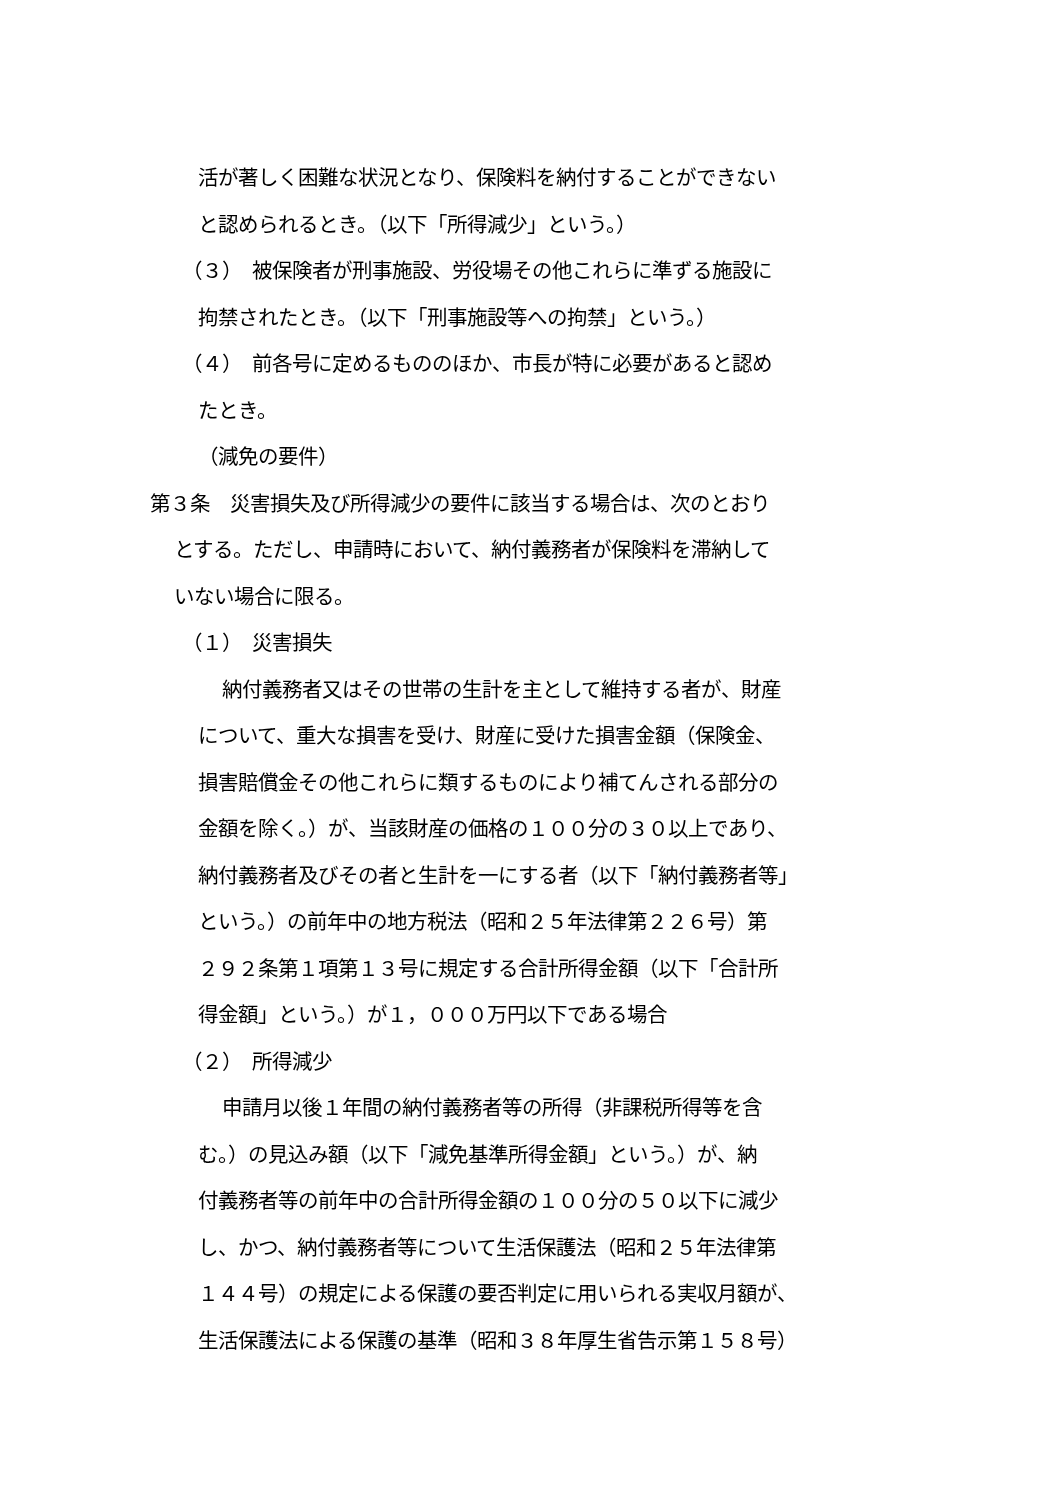活が著しく困難な状況となり、保険料を納付することができない
と認められるとき。（以下「所得減少」という。）
（３）　被保険者が刑事施設、労役場その他これらに準ずる施設に
拘禁されたとき。（以下「刑事施設等への拘禁」という。）
（４）　前各号に定めるもののほか、市長が特に必要があると認め
たとき。
（減免の要件）
第３条　災害損失及び所得減少の要件に該当する場合は、次のとおり
とする。ただし、申請時において、納付義務者が保険料を滞納して
いない場合に限る。
（１）　災害損失
納付義務者又はその世帯の生計を主として維持する者が、財産
について、重大な損害を受け、財産に受けた損害金額（保険金、
損害賠償金その他これらに類するものにより補てんされる部分の
金額を除く。）が、当該財産の価格の１００分の３０以上であり、
納付義務者及びその者と生計を一にする者（以下「納付義務者等」
という。）の前年中の地方税法（昭和２５年法律第２２６号）第
２９２条第１項第１３号に規定する合計所得金額（以下「合計所
得金額」という。）が１，０００万円以下である場合
（２）　所得減少
申請月以後１年間の納付義務者等の所得（非課税所得等を含
む。）の見込み額（以下「減免基準所得金額」という。）が、納
付義務者等の前年中の合計所得金額の１００分の５０以下に減少
し、かつ、納付義務者等について生活保護法（昭和２５年法律第
１４４号）の規定による保護の要否判定に用いられる実収月額が、
生活保護法による保護の基準（昭和３８年厚生省告示第１５８号）